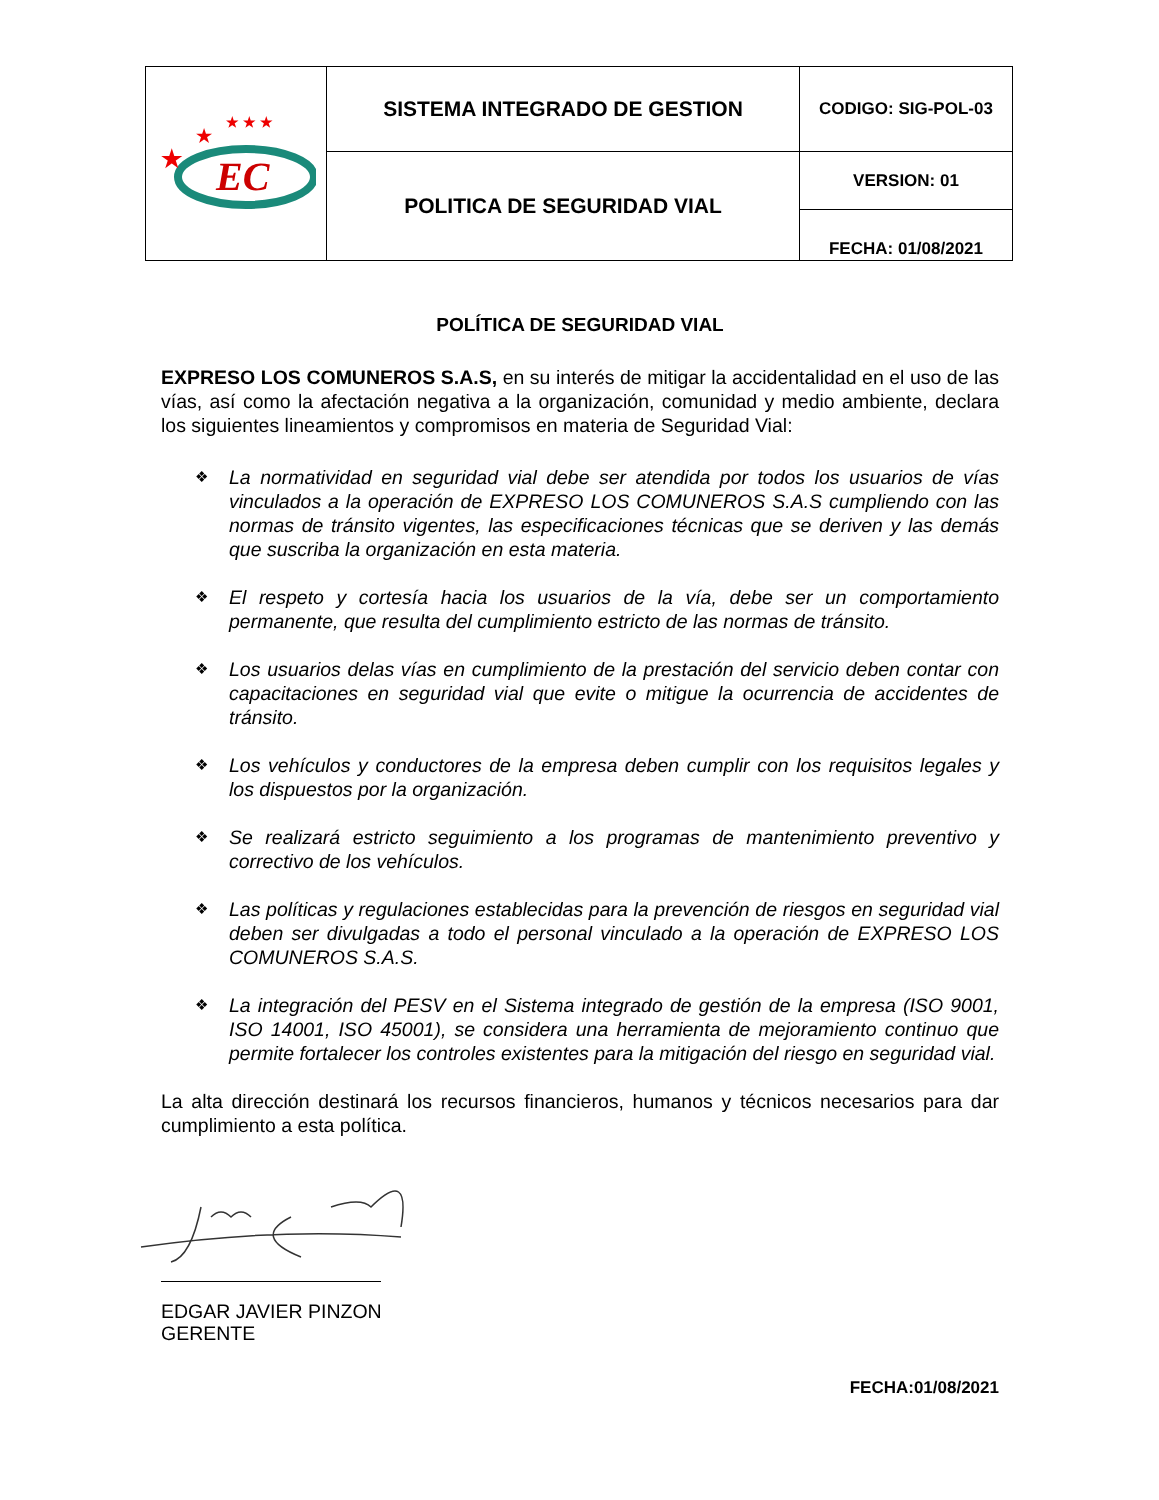| EC ★ ★ ★ ★ ★ | SISTEMA INTEGRADO DE GESTION | CODIGO: SIG-POL-03 |
| | POLITICA DE SEGURIDAD VIAL | VERSION: 01 |
| | | FECHA: 01/08/2021 |
POLÍTICA DE SEGURIDAD VIAL
EXPRESO LOS COMUNEROS S.A.S, en su interés de mitigar la accidentalidad en el uso de las vías, así como la afectación negativa a la organización, comunidad y medio ambiente, declara los siguientes lineamientos y compromisos en materia de Seguridad Vial:
❖ La normatividad en seguridad vial debe ser atendida por todos los usuarios de vías vinculados a la operación de EXPRESO LOS COMUNEROS S.A.S cumpliendo con las normas de tránsito vigentes, las especificaciones técnicas que se deriven y las demás que suscriba la organización en esta materia.
❖ El respeto y cortesía hacia los usuarios de la vía, debe ser un comportamiento permanente, que resulta del cumplimiento estricto de las normas de tránsito.
❖ Los usuarios delas vías en cumplimiento de la prestación del servicio deben contar con capacitaciones en seguridad vial que evite o mitigue la ocurrencia de accidentes de tránsito.
❖ Los vehículos y conductores de la empresa deben cumplir con los requisitos legales y los dispuestos por la organización.
❖ Se realizará estricto seguimiento a los programas de mantenimiento preventivo y correctivo de los vehículos.
❖ Las políticas y regulaciones establecidas para la prevención de riesgos en seguridad vial deben ser divulgadas a todo el personal vinculado a la operación de EXPRESO LOS COMUNEROS S.A.S.
❖ La integración del PESV en el Sistema integrado de gestión de la empresa (ISO 9001, ISO 14001, ISO 45001), se considera una herramienta de mejoramiento continuo que permite fortalecer los controles existentes para la mitigación del riesgo en seguridad vial.
La alta dirección destinará los recursos financieros, humanos y técnicos necesarios para dar cumplimiento a esta política.
EDGAR JAVIER PINZON
GERENTE
FECHA:01/08/2021